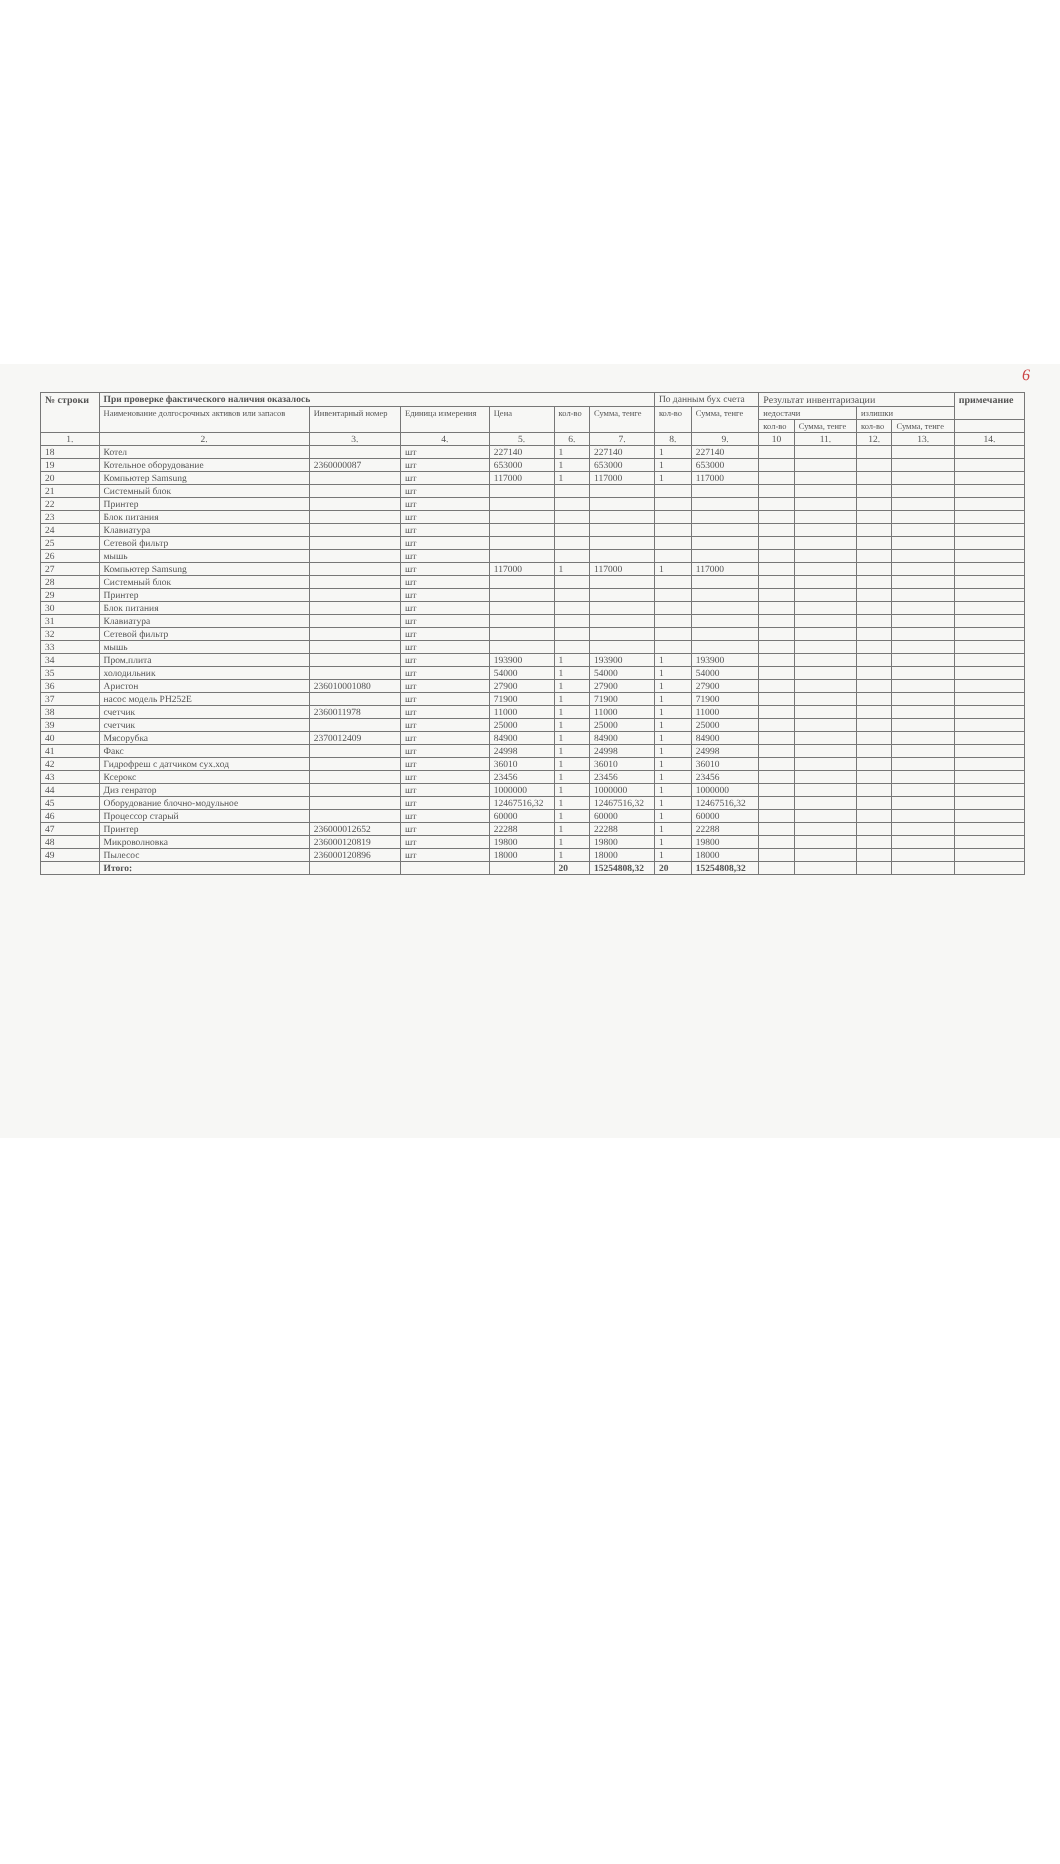6
| № строки | При проверке фактического наличия оказалось | | | | | | По данным бух счета | | Результат инвентаризации | | | | примечание |
| --- | --- | --- | --- | --- | --- | --- | --- | --- | --- | --- | --- | --- | --- |
| | Наименование долгосрочных активов или запасов | Инвентарный номер | Единица измерения | Цена | кол-во | Сумма, тенге | кол-во | Сумма, тенге | недостачи | | излишки | | |
| | | | | | | | | | кол-во | Сумма, тенге | кол-во | Сумма, тенге | |
| 1. | 2. | 3. | 4. | 5. | 6. | 7. | 8. | 9. | 10 | 11. | 12. | 13. | 14. |
| 18 | Котел | | шт | 227140 | 1 | 227140 | 1 | 227140 | | | | | |
| 19 | Котельное оборудование | 2360000087 | шт | 653000 | 1 | 653000 | 1 | 653000 | | | | | |
| 20 | Компьютер Samsung | | шт | 117000 | 1 | 117000 | 1 | 117000 | | | | | |
| 21 | Системный блок | | шт | | | | | | | | | | |
| 22 | Принтер | | шт | | | | | | | | | | |
| 23 | Блок питания | | шт | | | | | | | | | | |
| 24 | Клавиатура | | шт | | | | | | | | | | |
| 25 | Сетевой фильтр | | шт | | | | | | | | | | |
| 26 | мышь | | шт | | | | | | | | | | |
| 27 | Компьютер Samsung | | шт | 117000 | 1 | 117000 | 1 | 117000 | | | | | |
| 28 | Системный блок | | шт | | | | | | | | | | |
| 29 | Принтер | | шт | | | | | | | | | | |
| 30 | Блок питания | | шт | | | | | | | | | | |
| 31 | Клавиатура | | шт | | | | | | | | | | |
| 32 | Сетевой фильтр | | шт | | | | | | | | | | |
| 33 | мышь | | шт | | | | | | | | | | |
| 34 | Пром.плита | | шт | 193900 | 1 | 193900 | 1 | 193900 | | | | | |
| 35 | холодильник | | шт | 54000 | 1 | 54000 | 1 | 54000 | | | | | |
| 36 | Аристон | 236010001080 | шт | 27900 | 1 | 27900 | 1 | 27900 | | | | | |
| 37 | насос модель PH252E | | шт | 71900 | 1 | 71900 | 1 | 71900 | | | | | |
| 38 | счетчик | 2360011978 | шт | 11000 | 1 | 11000 | 1 | 11000 | | | | | |
| 39 | счетчик | | шт | 25000 | 1 | 25000 | 1 | 25000 | | | | | |
| 40 | Мясорубка | 2370012409 | шт | 84900 | 1 | 84900 | 1 | 84900 | | | | | |
| 41 | Факс | | шт | 24998 | 1 | 24998 | 1 | 24998 | | | | | |
| 42 | Гидрофреш с датчиком сух.ход | | шт | 36010 | 1 | 36010 | 1 | 36010 | | | | | |
| 43 | Ксерокс | | шт | 23456 | 1 | 23456 | 1 | 23456 | | | | | |
| 44 | Диз генратор | | шт | 1000000 | 1 | 1000000 | 1 | 1000000 | | | | | |
| 45 | Оборудование блочно-модульное | | шт | 12467516,32 | 1 | 12467516,32 | 1 | 12467516,32 | | | | | |
| 46 | Процессор старый | | шт | 60000 | 1 | 60000 | 1 | 60000 | | | | | |
| 47 | Принтер | 236000012652 | шт | 22288 | 1 | 22288 | 1 | 22288 | | | | | |
| 48 | Микроволновка | 236000120819 | шт | 19800 | 1 | 19800 | 1 | 19800 | | | | | |
| 49 | Пылесос | 236000120896 | шт | 18000 | 1 | 18000 | 1 | 18000 | | | | | |
| | Итого: | | | | 20 | 15254808,32 | 20 | 15254808,32 | | | | | |